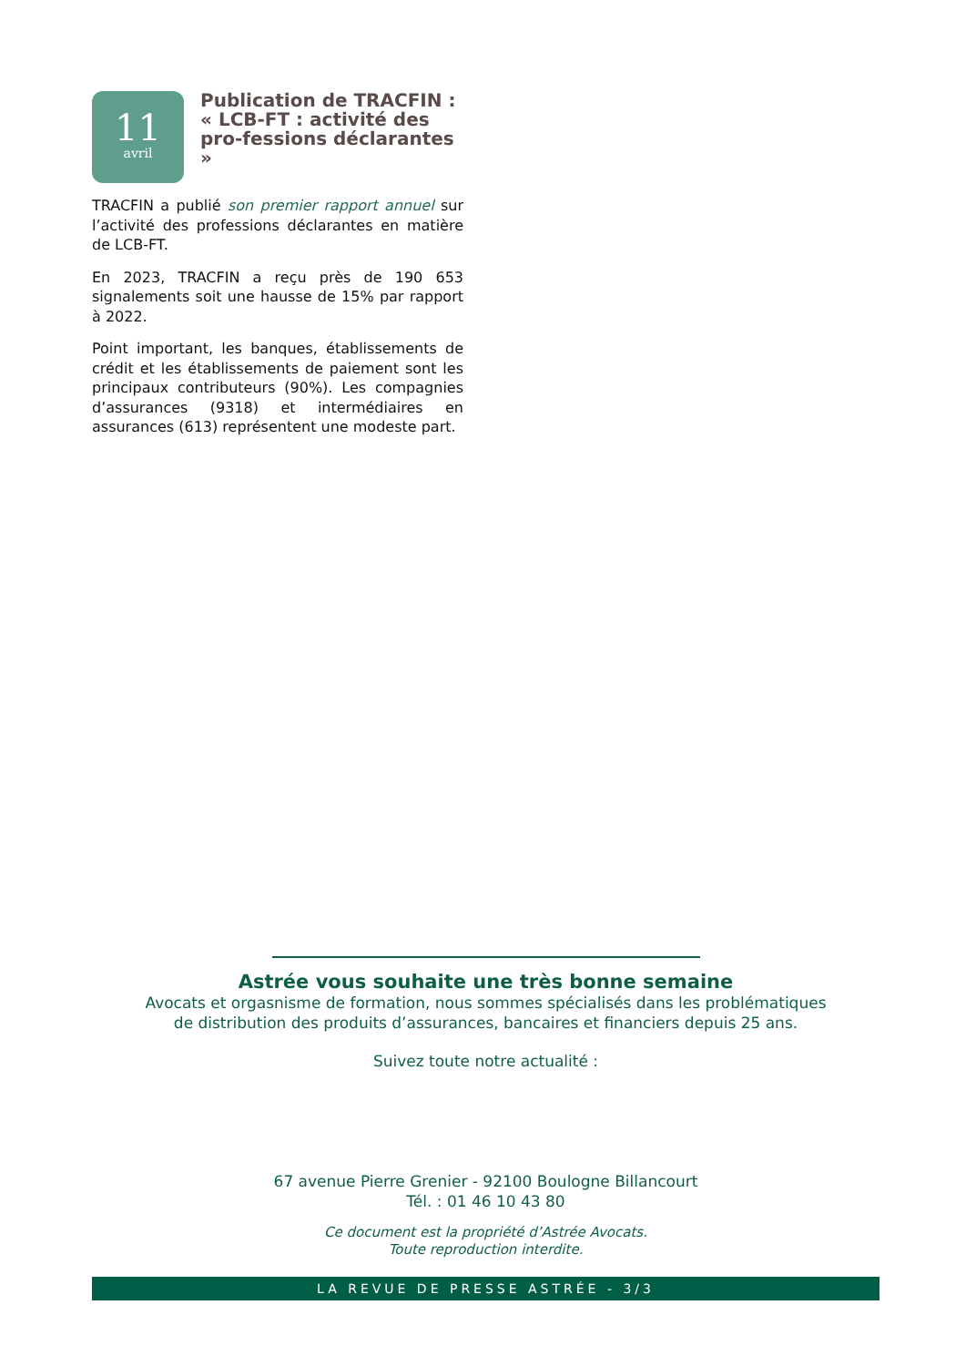11
avril
Publication de TRACFIN : « LCB-FT : activité des pro-fessions déclarantes »
TRACFIN a publié son premier rapport annuel sur l’activité des professions déclarantes en matière de LCB-FT.
En 2023, TRACFIN a reçu près de 190 653 signalements soit une hausse de 15% par rapport à 2022.
Point important, les banques, établissements de crédit et les établissements de paiement sont les principaux contributeurs (90%). Les compagnies d’assurances (9318) et intermédiaires en assurances (613) représentent une modeste part.
Astrée vous souhaite une très bonne semaine
Avocats et orgasnisme de formation, nous sommes spécialisés dans les problématiques
de distribution des produits d’assurances, bancaires et financiers depuis 25 ans.
Suivez toute notre actualité :
67 avenue Pierre Grenier - 92100 Boulogne Billancourt
Tél. : 01 46 10 43 80
Ce document est la propriété d’Astrée Avocats.
Toute reproduction interdite.
LA REVUE DE PRESSE ASTRÉE - 3/3